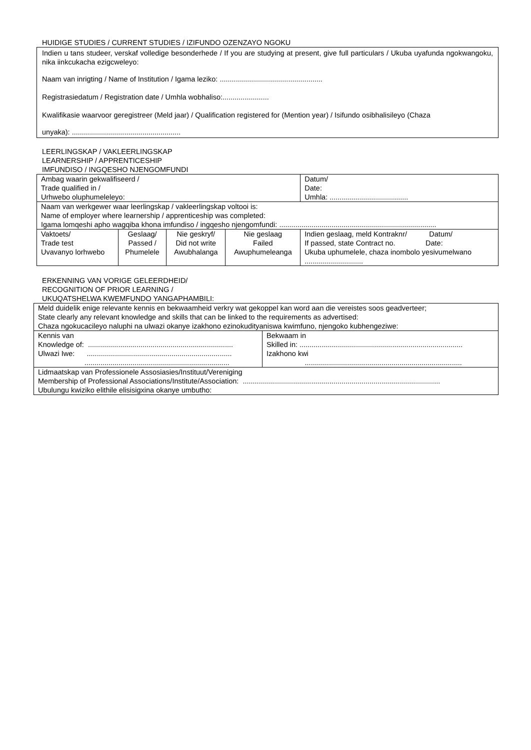HUIDIGE STUDIES / CURRENT STUDIES / IZIFUNDO OZENZAYO NGOKU
Indien u tans studeer, verskaf volledige besonderhede / If you are studying at present, give full particulars / Ukuba uyafunda ngokwangoku, nika iinkcukacha ezigcweleyo:
Naam van inrigting / Name of Institution / Igama leziko: ...................................................
Registrasiedatum / Registration date / Umhla wobhaliso:.......................
Kwalifikasie waarvoor geregistreer (Meld jaar) / Qualification registered for (Mention year) / Isifundo osibhalisileyo (Chaza
unyaka): ......................................................
LEERLINGSKAP / VAKLEERLINGSKAP
LEARNERSHIP / APPRENTICESHIP
IMFUNDISO / INGQESHO NJENGOMFUNDI
| Ambag waarin gekwalifiseerd / Trade qualified in / Urhwebo oluphumeleleyo: | | | | | Datum/ Date: Umhla: ....................................... |
| Naam van werkgewer waar leerlingskap / vakleerlingskap voltooi is: Name of employer where learnership / apprenticeship was completed: Igama lomqeshi apho wagqiba khona imfundiso / ingqesho njengomfundi: .............................................................................. | | | | | |
| Vaktoets/ Trade test Uvavanyo lorhwebo | Geslaag/ Passed / Phumelele | Nie geskryf/ Did not write Awubhalanga | Nie geslaag Failed Awuphumeleanga | Indien geslaag, meld Kontraknr/ Datum/ If passed, state Contract no. Date: Ukuba uphumelele, chaza inombolo yesivumelwano ............................. | |
ERKENNING VAN VORIGE GELEERDHEID/
RECOGNITION OF PRIOR LEARNING /
UKUQATSHELWA KWEMFUNDO YANGAPHAMBILI:
| Meld duidelik enige relevante kennis en bekwaamheid verkry wat gekoppel kan word aan die vereistes soos geadverteer; State clearly any relevant knowledge and skills that can be linked to the requirements as advertised: Chaza ngokucacileyo naluphi na ulwazi okanye izakhono ezinokudityaniswa kwimfuno, njengoko kubhengeziwe: | |
| Kennis van Knowledge of: ........................................................................ Ulwazi Iwe: ........................................................................ ........................................................................ | Bekwaam in Skilled in: ................................................................................. Izakhono kwi .............................................................................. |
| Lidmaatskap van Professionele Assosiasies/Instituut/Vereniging Membership of Professional Associations/Institute/Association: .................................................................................................. Ubulungu kwiziko elithile elisisigxina okanye umbutho: | |